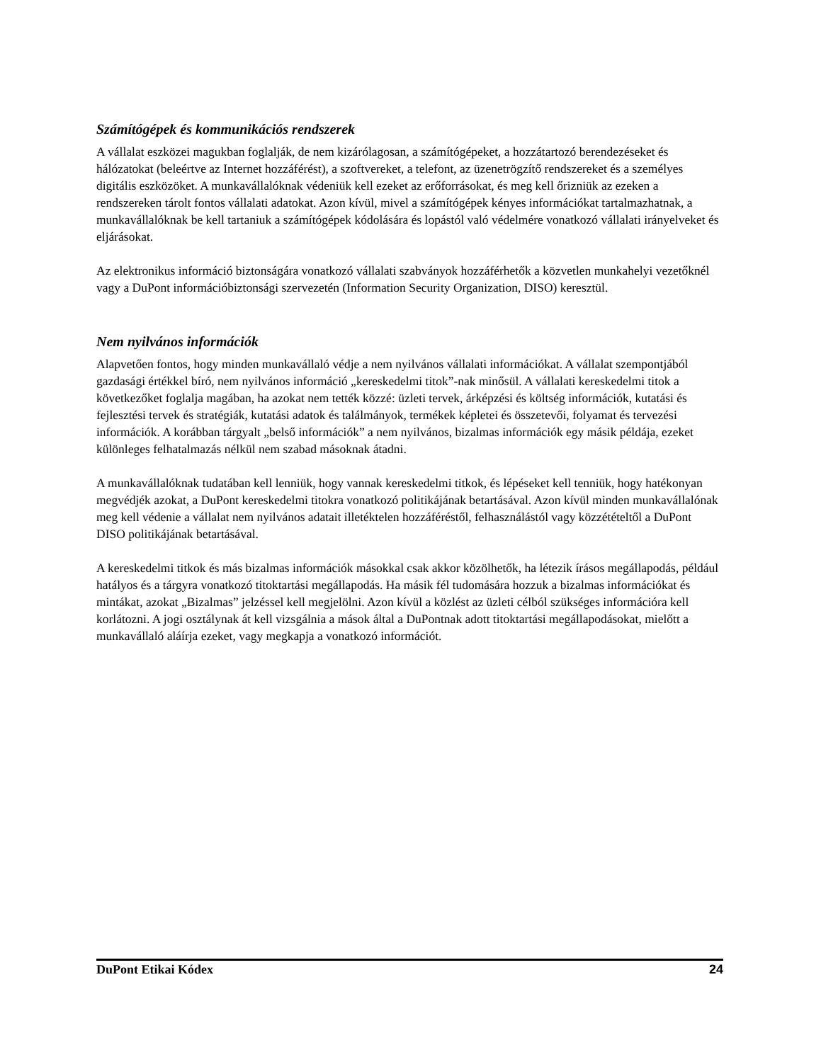Számítógépek és kommunikációs rendszerek
A vállalat eszközei magukban foglalják, de nem kizárólagosan, a számítógépeket, a hozzátartozó berendezéseket és hálózatokat (beleértve az Internet hozzáférést), a szoftvereket, a telefont, az üzenetrögzítő rendszereket és a személyes digitális eszközöket. A munkavállalóknak védeniük kell ezeket az erőforrásokat, és meg kell őrizniük az ezeken a rendszereken tárolt fontos vállalati adatokat. Azon kívül, mivel a számítógépek kényes információkat tartalmazhatnak, a munkavállalóknak be kell tartaniuk a számítógépek kódolására és lopástól való védelmére vonatkozó vállalati irányelveket és eljárásokat.
Az elektronikus információ biztonságára vonatkozó vállalati szabványok hozzáférhetők a közvetlen munkahelyi vezetőknél vagy a DuPont információbiztonsági szervezetén (Information Security Organization, DISO) keresztül.
Nem nyilvános információk
Alapvetően fontos, hogy minden munkavállaló védje a nem nyilvános vállalati információkat. A vállalat szempontjából gazdasági értékkel bíró, nem nyilvános információ „kereskedelmi titok”-nak minősül. A vállalati kereskedelmi titok a következőket foglalja magában, ha azokat nem tették közzé: üzleti tervek, árképzési és költség információk, kutatási és fejlesztési tervek és stratégiák, kutatási adatok és találmányok, termékek képletei és összetevői, folyamat és tervezési információk. A korábban tárgyalt „belső információk” a nem nyilvános, bizalmas információk egy másik példája, ezeket különleges felhatalmazás nélkül nem szabad másoknak átadni.
A munkavállalóknak tudatában kell lenniük, hogy vannak kereskedelmi titkok, és lépéseket kell tenniük, hogy hatékonyan megvédjék azokat, a DuPont kereskedelmi titokra vonatkozó politikájának betartásával. Azon kívül minden munkavállalónak meg kell védenie a vállalat nem nyilvános adatait illetéktelen hozzáféréstől, felhasználástól vagy közzétételtől a DuPont DISO politikájának betartásával.
A kereskedelmi titkok és más bizalmas információk másokkal csak akkor közölhetők, ha létezik írásos megállapodás, például hatályos és a tárgyra vonatkozó titoktartási megállapodás. Ha másik fél tudomására hozzuk a bizalmas információkat és mintákat, azokat „Bizalmas” jelzéssel kell megjelölni. Azon kívül a közlést az üzleti célból szükséges információra kell korlátozni. A jogi osztálynak át kell vizsgálnia a mások által a DuPontnak adott titoktartási megállapodásokat, mielőtt a munkavállaló aláírja ezeket, vagy megkapja a vonatkozó információt.
DuPont Etikai Kódex 24